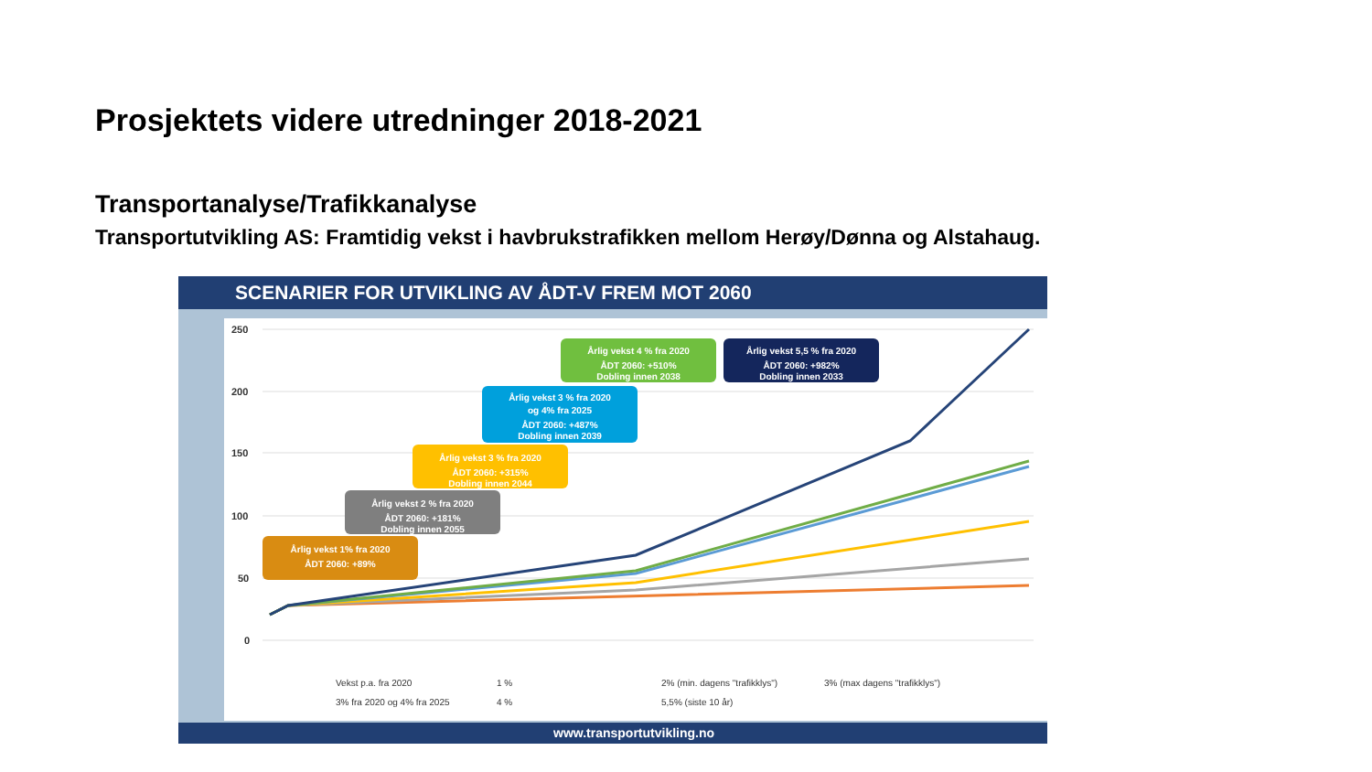Prosjektets videre utredninger 2018-2021
Transportanalyse/Trafikkanalyse
Transportutvikling AS: Framtidig vekst i havbrukstrafikken mellom Herøy/Dønna og Alstahaug.
SCENARIER FOR UTVIKLING AV ÅDT-V FREM MOT 2060
www.transportutvikling.no
250
200
150
100
50
0
Årlig vekst 1% fra 2020
ÅDT 2060: +89%
Årlig vekst 2 % fra 2020
ÅDT 2060: +181%
Dobling innen 2055
Årlig vekst 3 % fra 2020
ÅDT 2060: +315%
Dobling innen 2044
Årlig vekst 3 % fra 2020
og 4% fra 2025
ÅDT 2060: +487%
Dobling innen 2039
Årlig vekst 4 % fra 2020
ÅDT 2060: +510%
Dobling innen 2038
Årlig vekst 5,5 % fra 2020
ÅDT 2060: +982%
Dobling innen 2033
Vekst p.a. fra 2020
1 %
2% (min. dagens "trafikklys")
3% (max dagens "trafikklys")
3% fra 2020 og 4% fra 2025
4 %
5,5% (siste 10 år)